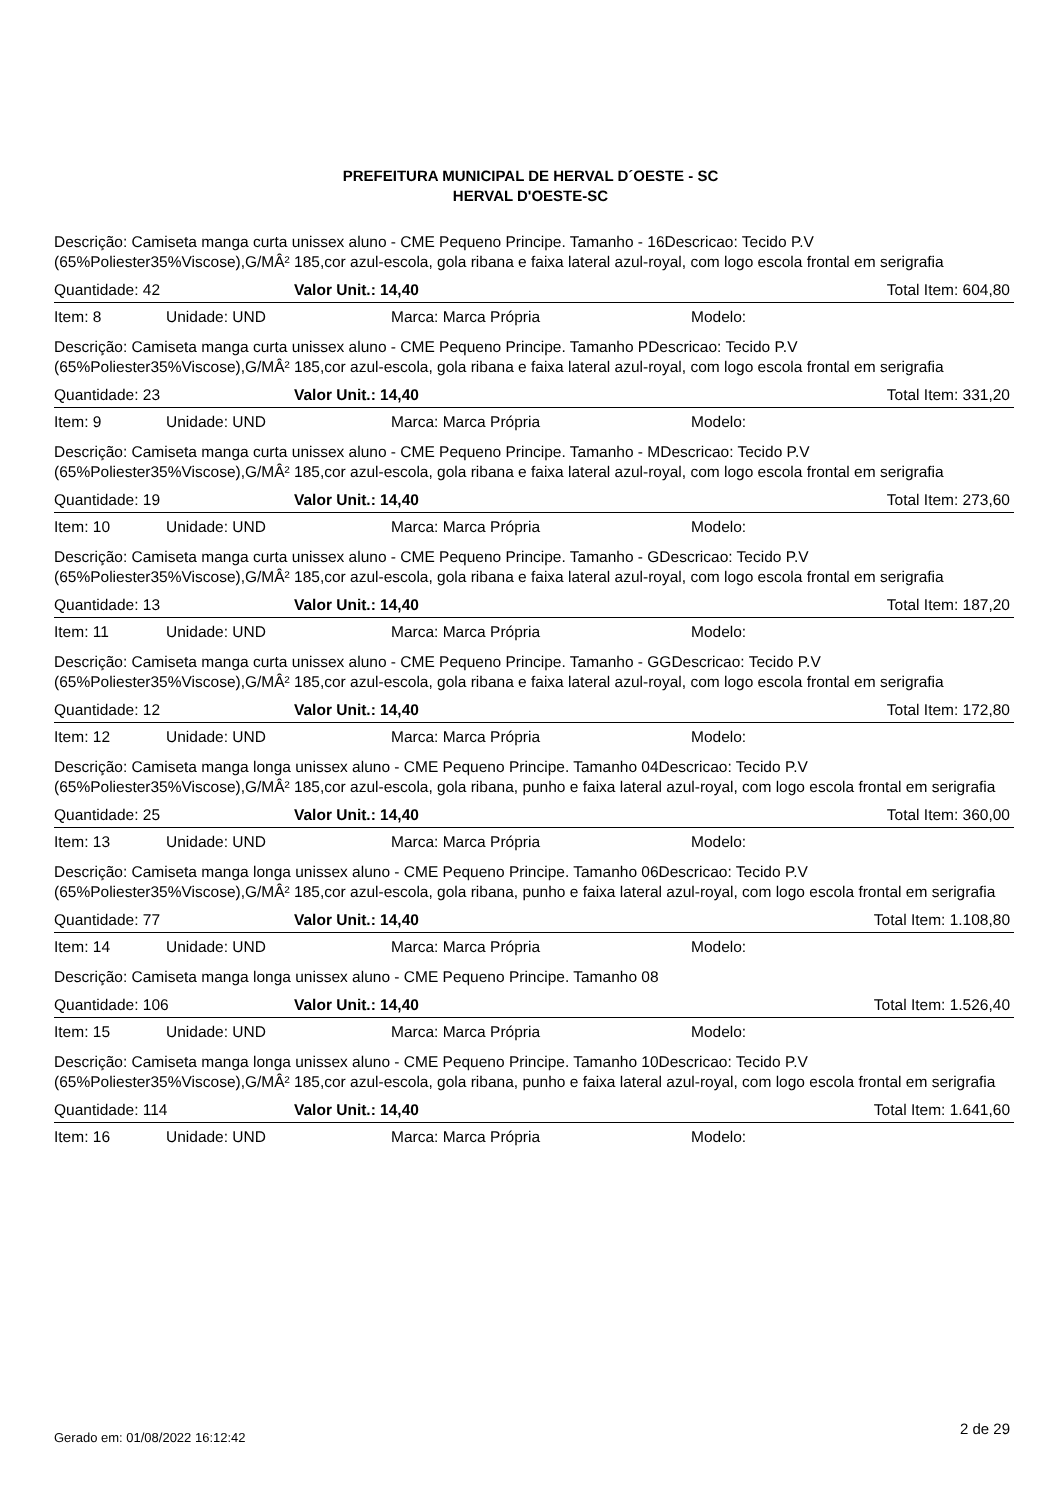PREFEITURA MUNICIPAL DE HERVAL D´OESTE - SC
HERVAL D'OESTE-SC
Descrição: Camiseta manga curta unissex aluno - CME Pequeno Principe. Tamanho - 16Descricao: Tecido P.V (65%Poliester35%Viscose),G/MÂ² 185,cor azul-escola, gola ribana e faixa lateral azul-royal, com logo escola frontal em serigrafia
Quantidade: 42 Valor Unit.: 14,40 Total Item: 604,80
Item: 8 Unidade: UND Marca: Marca Própria Modelo:
Descrição: Camiseta manga curta unissex aluno - CME Pequeno Principe. Tamanho PDescricao: Tecido P.V (65%Poliester35%Viscose),G/MÂ² 185,cor azul-escola, gola ribana e faixa lateral azul-royal, com logo escola frontal em serigrafia
Quantidade: 23 Valor Unit.: 14,40 Total Item: 331,20
Item: 9 Unidade: UND Marca: Marca Própria Modelo:
Descrição: Camiseta manga curta unissex aluno - CME Pequeno Principe. Tamanho - MDescricao: Tecido P.V (65%Poliester35%Viscose),G/MÂ² 185,cor azul-escola, gola ribana e faixa lateral azul-royal, com logo escola frontal em serigrafia
Quantidade: 19 Valor Unit.: 14,40 Total Item: 273,60
Item: 10 Unidade: UND Marca: Marca Própria Modelo:
Descrição: Camiseta manga curta unissex aluno - CME Pequeno Principe. Tamanho - GDescricao: Tecido P.V (65%Poliester35%Viscose),G/MÂ² 185,cor azul-escola, gola ribana e faixa lateral azul-royal, com logo escola frontal em serigrafia
Quantidade: 13 Valor Unit.: 14,40 Total Item: 187,20
Item: 11 Unidade: UND Marca: Marca Própria Modelo:
Descrição: Camiseta manga curta unissex aluno - CME Pequeno Principe. Tamanho - GGDescricao: Tecido P.V (65%Poliester35%Viscose),G/MÂ² 185,cor azul-escola, gola ribana e faixa lateral azul-royal, com logo escola frontal em serigrafia
Quantidade: 12 Valor Unit.: 14,40 Total Item: 172,80
Item: 12 Unidade: UND Marca: Marca Própria Modelo:
Descrição: Camiseta manga longa unissex aluno - CME Pequeno Principe. Tamanho 04Descricao: Tecido P.V (65%Poliester35%Viscose),G/MÂ² 185,cor azul-escola, gola ribana, punho e faixa lateral azul-royal, com logo escola frontal em serigrafia
Quantidade: 25 Valor Unit.: 14,40 Total Item: 360,00
Item: 13 Unidade: UND Marca: Marca Própria Modelo:
Descrição: Camiseta manga longa unissex aluno - CME Pequeno Principe. Tamanho 06Descricao: Tecido P.V (65%Poliester35%Viscose),G/MÂ² 185,cor azul-escola, gola ribana, punho e faixa lateral azul-royal, com logo escola frontal em serigrafia
Quantidade: 77 Valor Unit.: 14,40 Total Item: 1.108,80
Item: 14 Unidade: UND Marca: Marca Própria Modelo:
Descrição: Camiseta manga longa unissex aluno - CME Pequeno Principe. Tamanho 08
Quantidade: 106 Valor Unit.: 14,40 Total Item: 1.526,40
Item: 15 Unidade: UND Marca: Marca Própria Modelo:
Descrição: Camiseta manga longa unissex aluno - CME Pequeno Principe. Tamanho 10Descricao: Tecido P.V (65%Poliester35%Viscose),G/MÂ² 185,cor azul-escola, gola ribana, punho e faixa lateral azul-royal, com logo escola frontal em serigrafia
Quantidade: 114 Valor Unit.: 14,40 Total Item: 1.641,60
Item: 16 Unidade: UND Marca: Marca Própria Modelo:
Gerado em: 01/08/2022 16:12:42 2 de 29